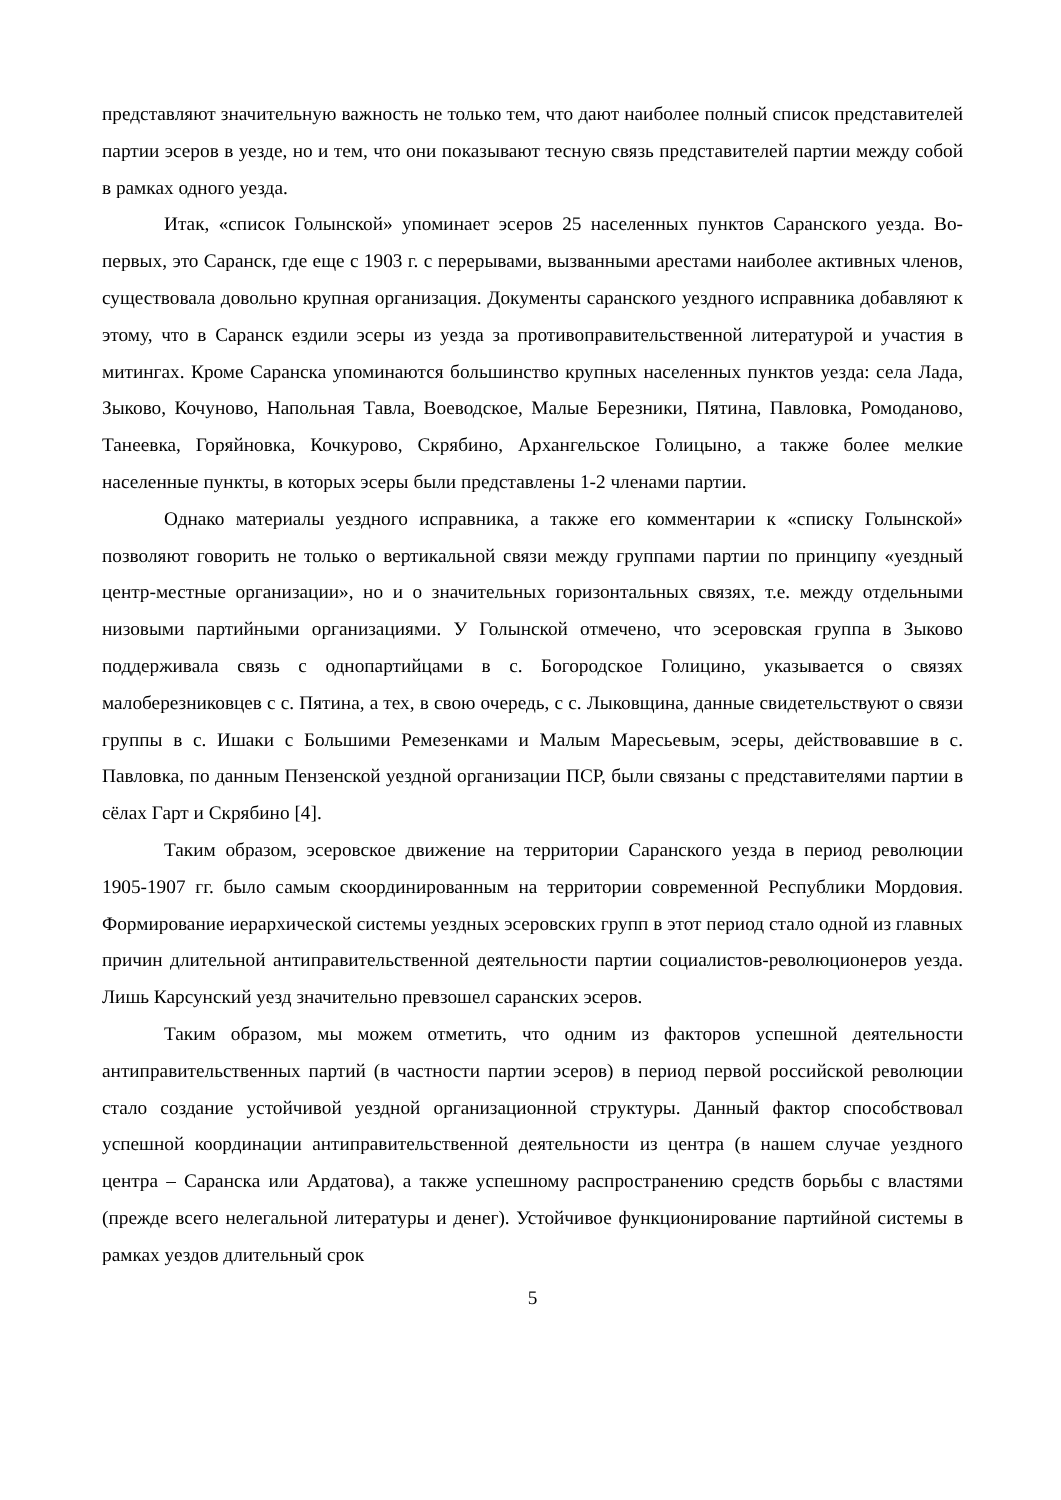представляют значительную важность не только тем, что дают наиболее полный список представителей партии эсеров в уезде, но и тем, что они показывают тесную связь представителей партии между собой в рамках одного уезда.
Итак, «список Голынской» упоминает эсеров 25 населенных пунктов Саранского уезда. Во-первых, это Саранск, где еще с 1903 г. с перерывами, вызванными арестами наиболее активных членов, существовала довольно крупная организация. Документы саранского уездного исправника добавляют к этому, что в Саранск ездили эсеры из уезда за противоправительственной литературой и участия в митингах. Кроме Саранска упоминаются большинство крупных населенных пунктов уезда: села Лада, Зыково, Кочуново, Напольная Тавла, Воеводское, Малые Березники, Пятина, Павловка, Ромоданово, Танеевка, Горяйновка, Кочкурово, Скрябино, Архангельское Голицыно, а также более мелкие населенные пункты, в которых эсеры были представлены 1-2 членами партии.
Однако материалы уездного исправника, а также его комментарии к «списку Голынской» позволяют говорить не только о вертикальной связи между группами партии по принципу «уездный центр-местные организации», но и о значительных горизонтальных связях, т.е. между отдельными низовыми партийными организациями. У Голынской отмечено, что эсеровская группа в Зыково поддерживала связь с однопартийцами в с. Богородское Голицино, указывается о связях малоберезниковцев с с. Пятина, а тех, в свою очередь, с с. Лыковщина, данные свидетельствуют о связи группы в с. Ишаки с Большими Ремезенками и Малым Маресьевым, эсеры, действовавшие в с. Павловка, по данным Пензенской уездной организации ПСР, были связаны с представителями партии в сёлах Гарт и Скрябино [4].
Таким образом, эсеровское движение на территории Саранского уезда в период революции 1905-1907 гг. было самым скоординированным на территории современной Республики Мордовия. Формирование иерархической системы уездных эсеровских групп в этот период стало одной из главных причин длительной антиправительственной деятельности партии социалистов-революционеров уезда. Лишь Карсунский уезд значительно превзошел саранских эсеров.
Таким образом, мы можем отметить, что одним из факторов успешной деятельности антиправительственных партий (в частности партии эсеров) в период первой российской революции стало создание устойчивой уездной организационной структуры. Данный фактор способствовал успешной координации антиправительственной деятельности из центра (в нашем случае уездного центра – Саранска или Ардатова), а также успешному распространению средств борьбы с властями (прежде всего нелегальной литературы и денег). Устойчивое функционирование партийной системы в рамках уездов длительный срок
5